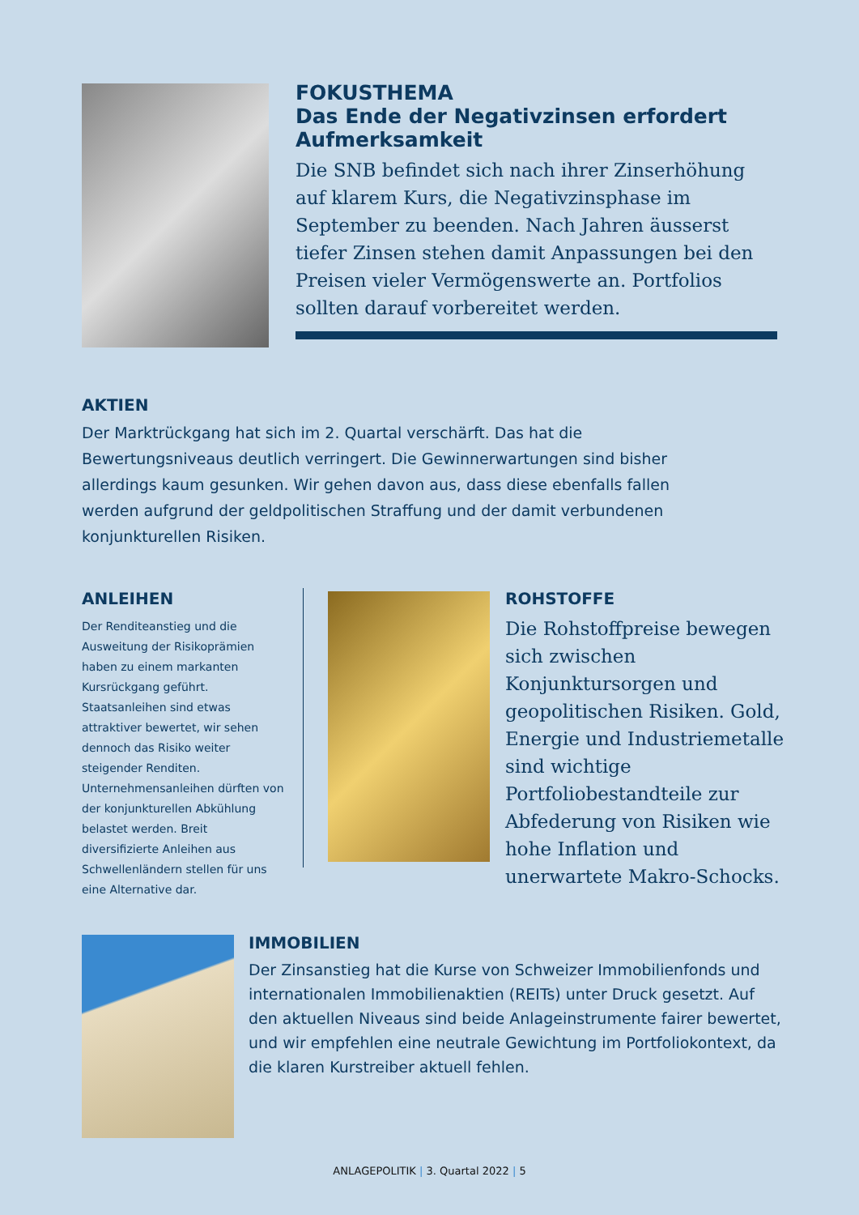FOKUSTHEMA
Das Ende der Negativzinsen erfordert Aufmerksamkeit
Die SNB befindet sich nach ihrer Zinserhöhung auf klarem Kurs, die Negativzinsphase im September zu beenden. Nach Jahren äusserst tiefer Zinsen stehen damit Anpassungen bei den Preisen vieler Vermögenswerte an. Portfolios sollten darauf vorbereitet werden.
AKTIEN
Der Marktrückgang hat sich im 2. Quartal verschärft. Das hat die Bewertungsniveaus deutlich verringert. Die Gewinnerwartungen sind bisher allerdings kaum gesunken. Wir gehen davon aus, dass diese ebenfalls fallen werden aufgrund der geldpolitischen Straffung und der damit verbundenen konjunkturellen Risiken.
ANLEIHEN
Der Renditeanstieg und die Ausweitung der Risikoprämien haben zu einem markanten Kursrückgang geführt. Staatsanleihen sind etwas attraktiver bewertet, wir sehen dennoch das Risiko weiter steigender Renditen. Unternehmensanleihen dürften von der konjunkturellen Abkühlung belastet werden. Breit diversifizierte Anleihen aus Schwellenländern stellen für uns eine Alternative dar.
ROHSTOFFE
Die Rohstoffpreise bewegen sich zwischen Konjunktursorgen und geopolitischen Risiken. Gold, Energie und Industriemetalle sind wichtige Portfoliobestandteile zur Abfederung von Risiken wie hohe Inflation und unerwartete Makro-Schocks.
IMMOBILIEN
Der Zinsanstieg hat die Kurse von Schweizer Immobilienfonds und internationalen Immobilienaktien (REITs) unter Druck gesetzt. Auf den aktuellen Niveaus sind beide Anlageinstrumente fairer bewertet, und wir empfehlen eine neutrale Gewichtung im Portfoliokontext, da die klaren Kurstreiber aktuell fehlen.
ANLAGEPOLITIK | 3. Quartal 2022 | 5